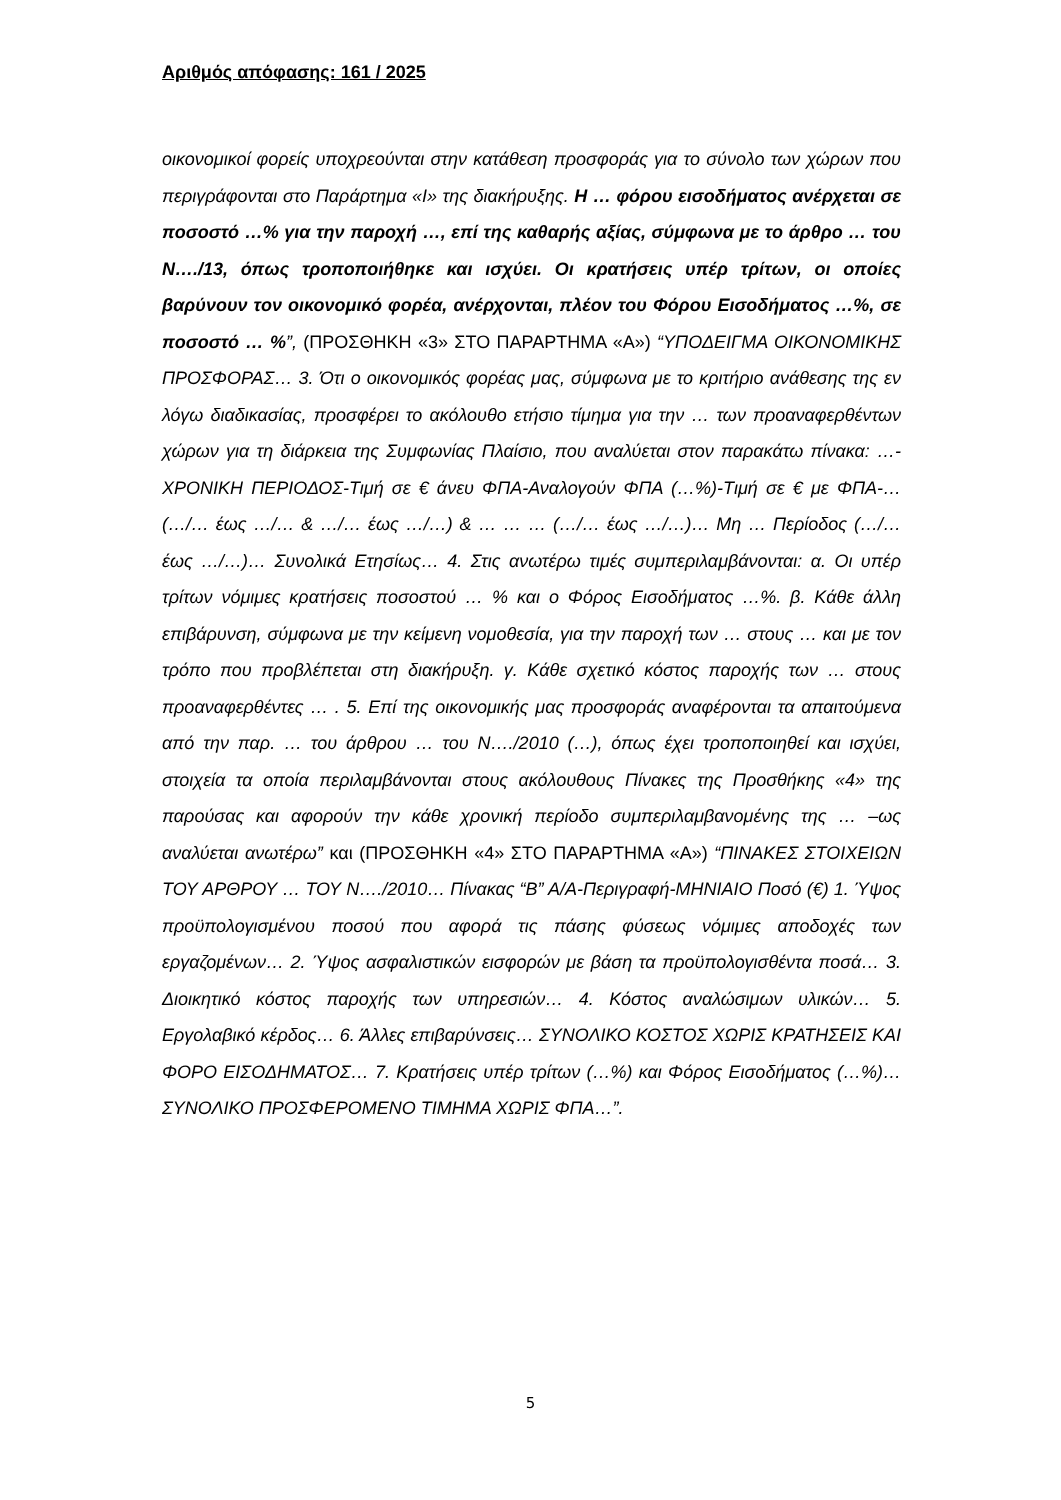Αριθμός απόφασης: 161 / 2025
οικονομικοί φορείς υποχρεούνται στην κατάθεση προσφοράς για το σύνολο των χώρων που περιγράφονται στο Παράρτημα «Ι» της διακήρυξης. Η … φόρου εισοδήματος ανέρχεται σε ποσοστό …% για την παροχή …, επί της καθαρής αξίας, σύμφωνα με το άρθρο … του Ν…./13, όπως τροποποιήθηκε και ισχύει. Οι κρατήσεις υπέρ τρίτων, οι οποίες βαρύνουν τον οικονομικό φορέα, ανέρχονται, πλέον του Φόρου Εισοδήματος …%, σε ποσοστό … %”, (ΠΡΟΣΘΗΚΗ «3» ΣΤΟ ΠΑΡΑΡΤΗΜΑ «Α») “ΥΠΟΔΕΙΓΜΑ ΟΙΚΟΝΟΜΙΚΗΣ ΠΡΟΣΦΟΡΑΣ… 3. Ότι ο οικονομικός φορέας μας, σύμφωνα με το κριτήριο ανάθεσης της εν λόγω διαδικασίας, προσφέρει το ακόλουθο ετήσιο τίμημα για την … των προαναφερθέντων χώρων για τη διάρκεια της Συμφωνίας Πλαίσιο, που αναλύεται στον παρακάτω πίνακα: …-ΧΡΟΝΙΚΗ ΠΕΡΙΟΔΟΣ-Τιμή σε € άνευ ΦΠΑ-Αναλογούν ΦΠΑ (…%)-Τιμή σε € με ΦΠΑ-… (…/… έως …/… & …/… έως …/…) & … … … (…/… έως …/…)… Μη … Περίοδος (…/… έως …/…)… Συνολικά Ετησίως… 4. Στις ανωτέρω τιμές συμπεριλαμβάνονται: α. Οι υπέρ τρίτων νόμιμες κρατήσεις ποσοστού … % και ο Φόρος Εισοδήματος …%. β. Κάθε άλλη επιβάρυνση, σύμφωνα με την κείμενη νομοθεσία, για την παροχή των … στους … και με τον τρόπο που προβλέπεται στη διακήρυξη. γ. Κάθε σχετικό κόστος παροχής των … στους προαναφερθέντες … . 5. Επί της οικονομικής μας προσφοράς αναφέρονται τα απαιτούμενα από την παρ. … του άρθρου … του Ν…./2010 (…), όπως έχει τροποποιηθεί και ισχύει, στοιχεία τα οποία περιλαμβάνονται στους ακόλουθους Πίνακες της Προσθήκης «4» της παρούσας και αφορούν την κάθε χρονική περίοδο συμπεριλαμβανομένης της … –ως αναλύεται ανωτέρω” και (ΠΡΟΣΘΗΚΗ «4» ΣΤΟ ΠΑΡΑΡΤΗΜΑ «Α») “ΠΙΝΑΚΕΣ ΣΤΟΙΧΕΙΩΝ ΤΟΥ ΑΡΘΡΟΥ … ΤΟΥ Ν…./2010… Πίνακας “Β” Α/Α-Περιγραφή-ΜΗΝΙΑΙΟ Ποσό (€) 1. Ύψος προϋπολογισμένου ποσού που αφορά τις πάσης φύσεως νόμιμες αποδοχές των εργαζομένων… 2. Ύψος ασφαλιστικών εισφορών με βάση τα προϋπολογισθέντα ποσά… 3. Διοικητικό κόστος παροχής των υπηρεσιών… 4. Κόστος αναλώσιμων υλικών… 5. Εργολαβικό κέρδος… 6. Άλλες επιβαρύνσεις… ΣΥΝΟΛΙΚΟ ΚΟΣΤΟΣ ΧΩΡΙΣ ΚΡΑΤΗΣΕΙΣ ΚΑΙ ΦΟΡΟ ΕΙΣΟΔΗΜΑΤΟΣ… 7. Κρατήσεις υπέρ τρίτων (…%) και Φόρος Εισοδήματος (…%)… ΣΥΝΟΛΙΚΟ ΠΡΟΣΦΕΡΟΜΕΝΟ ΤΙΜΗΜΑ ΧΩΡΙΣ ΦΠΑ…”.
5